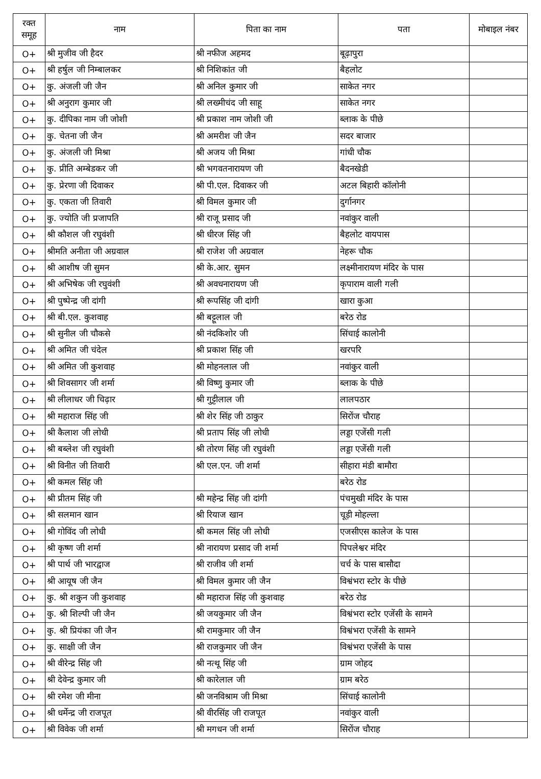| रक्त समूह | नाम | पिता का नाम | पता | मोबाइल नंबर |
| --- | --- | --- | --- | --- |
| O+ | श्री मुजीव जी हैदर | श्री नफीज अहमद | बूढ़ापुरा | |
| O+ | श्री हर्षुल जी निम्बालकर | श्री निशिकांत जी | बैहलोट | |
| O+ | कु. अंजली जी जैन | श्री अनिल कुमार जी | साकेत नगर | |
| O+ | श्री अनुराग कुमार जी | श्री लख्मीचंद जी साहू | साकेत नगर | |
| O+ | कु. दीपिका नाम जी जोशी | श्री प्रकाश नाम जोशी जी | ब्लाक के पीछे | |
| O+ | कु. चेतना जी जैन | श्री अमरीश जी जैन | सदर बाजार | |
| O+ | कु. अंजली जी मिश्रा | श्री अजय जी मिश्रा | गांधी चौक | |
| O+ | कु. प्रीति अम्बेडकर जी | श्री भगवतनारायण जी | बैदनखेडी | |
| O+ | कु. प्रेरणा जी दिवाकर | श्री पी.एल. दिवाकर जी | अटल बिहारी कॉलोनी | |
| O+ | कु. एकता जी तिवारी | श्री विमल कुमार जी | दुर्गानगर | |
| O+ | कु. ज्योति जी प्रजापति | श्री राजू प्रसाद जी | नवांकुर वाली | |
| O+ | श्री कौशल जी रघुवंशी | श्री धीरज सिंह जी | बैहलोट वायपास | |
| O+ | श्रीमति अनीता जी अग्रवाल | श्री राजेश जी अग्रवाल | नेहरू चौक | |
| O+ | श्री आशीष जी सुमन | श्री के.आर. सुमन | लक्ष्मीनारायण मंदिर के पास | |
| O+ | श्री अभिषेक जी रघुवंशी | श्री अवधनारायण जी | कृपाराम वाली गली | |
| O+ | श्री पुष्पेन्द्र जी दांगी | श्री रूपसिंह जी दांगी | खारा कुआ | |
| O+ | श्री बी.एल. कुशवाह | श्री बट्टूलाल जी | बरेठ रोड | |
| O+ | श्री सुनील जी चौकसे | श्री नंदकिशोर जी | सिंचाई कालोनी | |
| O+ | श्री अमित जी चंदेल | श्री प्रकाश सिंह जी | खरपरि | |
| O+ | श्री अमित जी कुशवाह | श्री मोहनलाल जी | नवांकुर वाली | |
| O+ | श्री शिवसागर जी शर्मा | श्री विष्णु कुमार जी | ब्लाक के पीछे | |
| O+ | श्री लीलाधर जी चिढ़ार | श्री गुट्टीलाल जी | लालपठार | |
| O+ | श्री महाराज सिंह जी | श्री शेर सिंह जी ठाकुर | सिरोंज चौराह | |
| O+ | श्री कैलाश जी लोधी | श्री प्रताप सिंह जी लोधी | लड्डा एजेंसी गली | |
| O+ | श्री बब्लेश जी रघुवंशी | श्री तोरण सिंह जी रघुवंशी | लड्डा एजेंसी गली | |
| O+ | श्री विनीत जी तिवारी | श्री एल.एन. जी शर्मा | सीहारा मंडी बामौरा | |
| O+ | श्री कमल सिंह जी | | बरेठ रोड | |
| O+ | श्री प्रीतम सिंह जी | श्री महेन्द्र सिंह जी दांगी | पंचमुखी मंदिर के पास | |
| O+ | श्री सलमान खान | श्री रियाज खान | चूड़ी मोहल्ला | |
| O+ | श्री गोविंद जी लोधी | श्री कमल सिंह जी लोधी | एजसीएस कालेज के पास | |
| O+ | श्री कृष्ण जी शर्मा | श्री नारायण प्रसाद जी शर्मा | पिपलेश्वर मंदिर | |
| O+ | श्री पार्थ जी भारद्वाज | श्री राजीव जी शर्मा | चर्च के पास बासौदा | |
| O+ | श्री आयूष जी जैन | श्री विमल कुमार जी जैन | विश्वंभरा स्टोर के पीछे | |
| O+ | कु. श्री शकुन जी कुशवाह | श्री महाराज सिंह जी कुशवाह | बरेठ रोड | |
| O+ | कु. श्री शिल्पी जी जैन | श्री जयकुमार जी जैन | विश्वंभरा स्टोर एजेंसी के सामने | |
| O+ | कु. श्री प्रियंका जी जैन | श्री रामकुमार जी जैन | विश्वंभरा एजेंसी के सामने | |
| O+ | कु. साक्षी जी जैन | श्री राजकुमार जी जैन | विश्वंभरा एजेंसी के पास | |
| O+ | श्री वीरेन्द्र सिंह जी | श्री नत्थू सिंह जी | ग्राम जोहद | |
| O+ | श्री देवेन्द्र कुमार जी | श्री कारेलाल जी | ग्राम बरेठ | |
| O+ | श्री रमेश जी मीना | श्री जनविश्राम जी मिश्रा | सिंचाई कालोनी | |
| O+ | श्री धर्मेन्द्र जी राजपूत | श्री वीरसिंह जी राजपूत | नवांकुर वाली | |
| O+ | श्री विवेक जी शर्मा | श्री मगधन जी शर्मा | सिरोंज चौराह | |